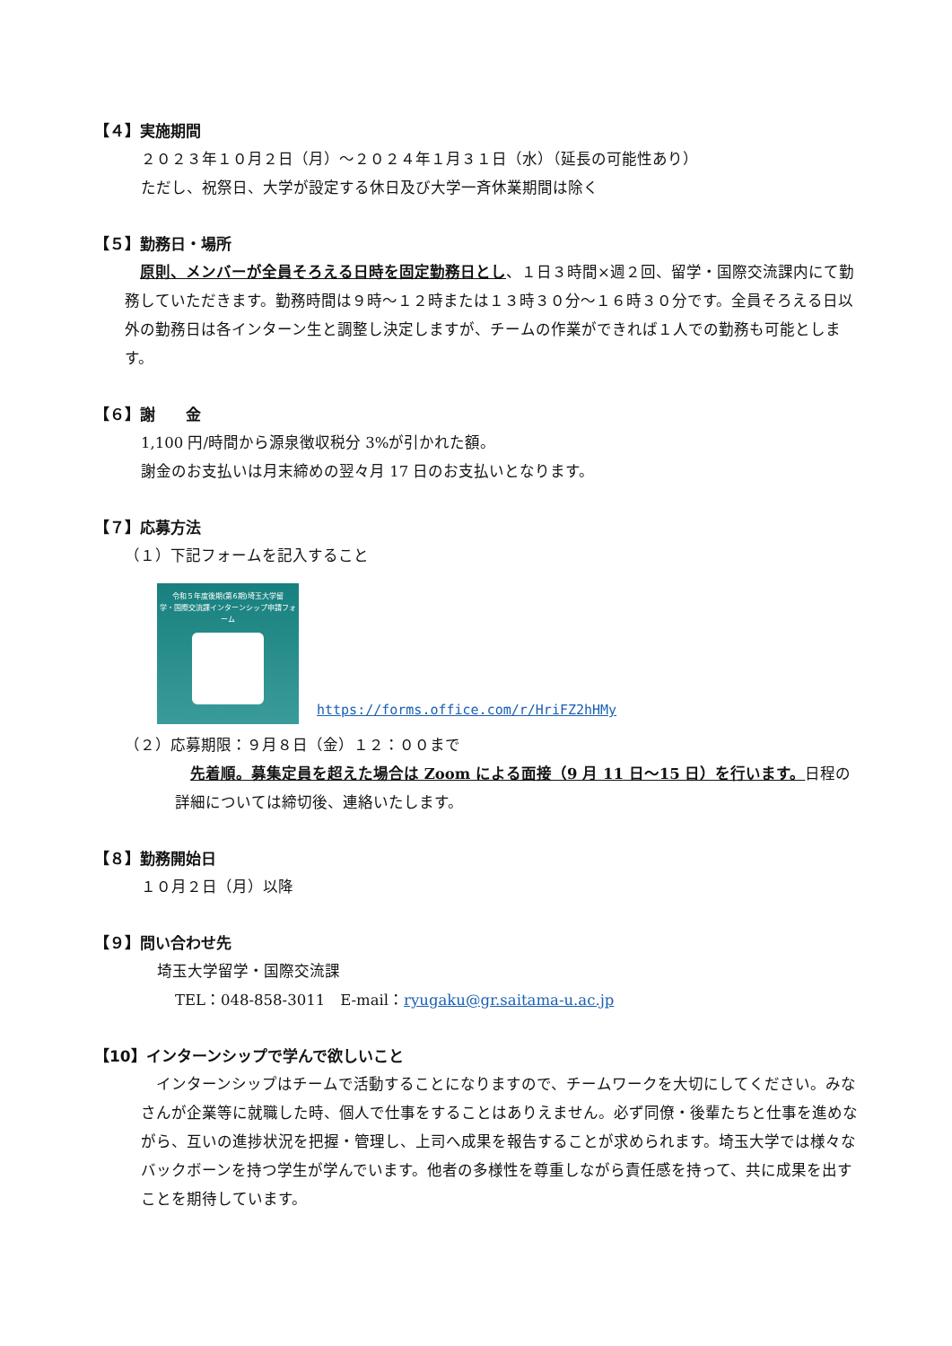【４】実施期間
２０２３年１０月２日（月）～２０２４年１月３１日（水）（延長の可能性あり）
ただし、祝祭日、大学が設定する休日及び大学一斉休業期間は除く
【５】勤務日・場所
　原則、メンバーが全員そろえる日時を固定勤務日とし、１日３時間×週２回、留学・国際交流課内にて勤務していただきます。勤務時間は９時～１２時または１３時３０分～１６時３０分です。全員そろえる日以外の勤務日は各インターン生と調整し決定しますが、チームの作業ができれば１人での勤務も可能とします。
【６】謝　　金
1,100 円/時間から源泉徴収税分 3%が引かれた額。
謝金のお支払いは月末締めの翌々月 17 日のお支払いとなります。
【７】応募方法
（１）下記フォームを記入すること
令和５年度後期(第6期)埼玉大学留
学・国際交流課インターンシップ申請フォ
ーム
https://forms.office.com/r/HriFZ2hHMy
（２）応募期限：９月８日（金）１２：００まで
　先着順。募集定員を超えた場合は Zoom による面接（9 月 11 日～15 日）を行います。日程の詳細については締切後、連絡いたします。
【８】勤務開始日
１０月２日（月）以降
【９】問い合わせ先
埼玉大学留学・国際交流課
TEL：048-858-3011　E-mail：ryugaku@gr.saitama-u.ac.jp
【10】インターンシップで学んで欲しいこと
　インターンシップはチームで活動することになりますので、チームワークを大切にしてください。みなさんが企業等に就職した時、個人で仕事をすることはありえません。必ず同僚・後輩たちと仕事を進めながら、互いの進捗状況を把握・管理し、上司へ成果を報告することが求められます。埼玉大学では様々なバックボーンを持つ学生が学んでいます。他者の多様性を尊重しながら責任感を持って、共に成果を出すことを期待しています。